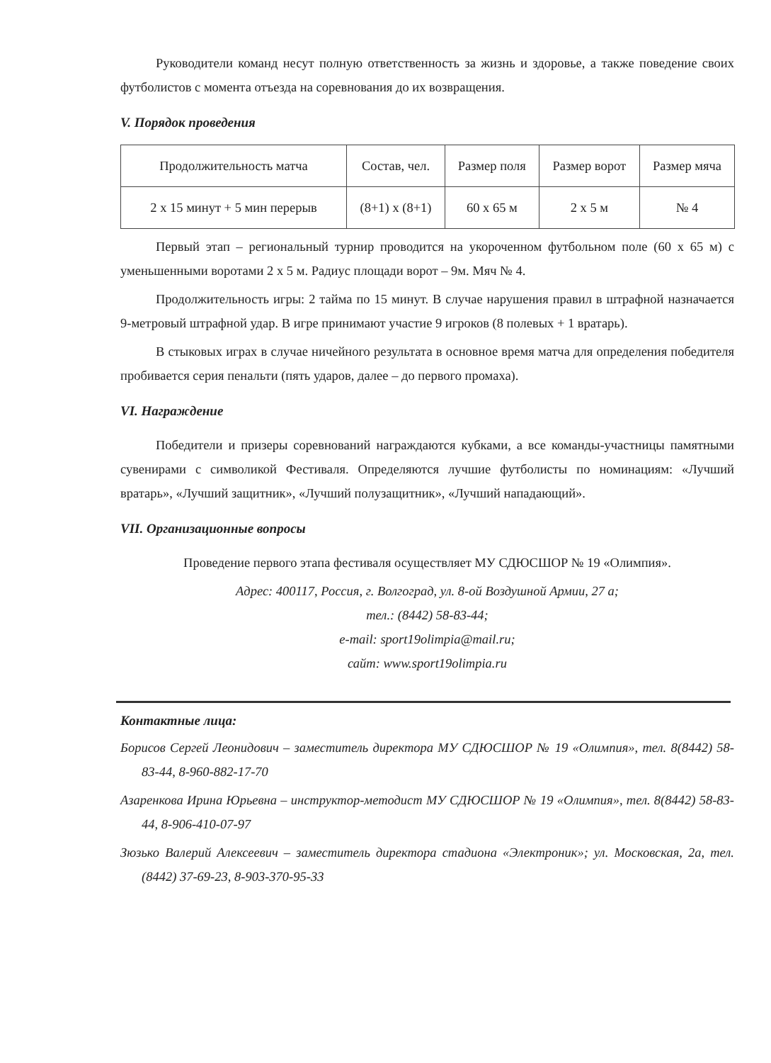Руководители команд несут полную ответственность за жизнь и здоровье, а также поведение своих футболистов с момента отъезда на соревнования до их возвращения.
V. Порядок проведения
| Продолжительность матча | Состав, чел. | Размер поля | Размер ворот | Размер мяча |
| 2 х 15 минут + 5 мин перерыв | (8+1) х (8+1) | 60 х 65 м | 2 х 5 м | № 4 |
Первый этап – региональный турнир проводится на укороченном футбольном поле (60 х 65 м) с уменьшенными воротами 2 х 5 м. Радиус площади ворот – 9м. Мяч № 4.
Продолжительность игры: 2 тайма по 15 минут. В случае нарушения правил в штрафной назначается 9-метровый штрафной удар. В игре принимают участие 9 игроков (8 полевых + 1 вратарь).
В стыковых играх в случае ничейного результата в основное время матча для определения победителя пробивается серия пенальти (пять ударов, далее – до первого промаха).
VI. Награждение
Победители и призеры соревнований награждаются кубками, а все команды-участницы памятными сувенирами с символикой Фестиваля. Определяются лучшие футболисты по номинациям: «Лучший вратарь», «Лучший защитник», «Лучший полузащитник», «Лучший нападающий».
VII. Организационные вопросы
Проведение первого этапа фестиваля осуществляет МУ СДЮСШОР № 19 «Олимпия».
Адрес: 400117, Россия, г. Волгоград, ул. 8-ой Воздушной Армии, 27 а;
тел.: (8442) 58-83-44;
e-mail: sport19olimpia@mail.ru;
сайт: www.sport19olimpia.ru
Контактные лица:
Борисов Сергей Леонидович – заместитель директора МУ СДЮСШОР № 19 «Олимпия», тел. 8(8442) 58-83-44, 8-960-882-17-70
Азаренкова Ирина Юрьевна – инструктор-методист МУ СДЮСШОР № 19 «Олимпия», тел. 8(8442) 58-83-44, 8-906-410-07-97
Зюзько Валерий Алексеевич – заместитель директора стадиона «Электроник»; ул. Московская, 2а, тел. (8442) 37-69-23, 8-903-370-95-33